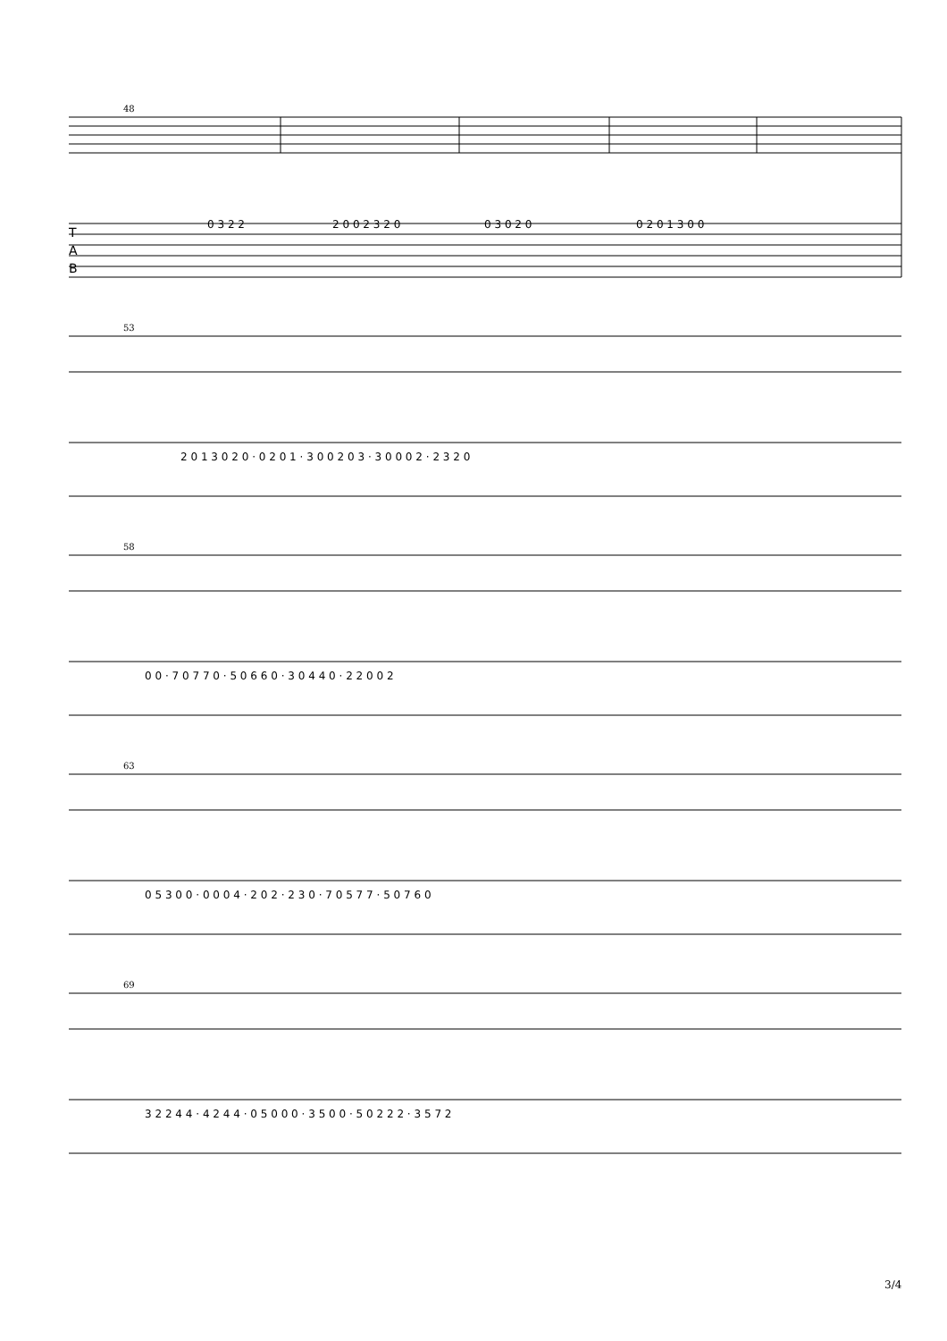48
T
A
B
0 3 2 2
2 0 0 2 3 2 0
0 3 0 2 0
0 2 0 1 3 0 0
53
2 0 1 3 0 2 0 · 0 2 0 1 · 3 0 0 2 0 3 · 3 0 0 0 2 · 2 3 2 0
58
0 0 · 7 0 7 7 0 · 5 0 6 6 0 · 3 0 4 4 0 · 2 2 0 0 2
63
0 5 3 0 0 · 0 0 0 4 · 2 0 2 · 2 3 0 · 7 0 5 7 7 · 5 0 7 6 0
69
3 2 2 4 4 · 4 2 4 4 · 0 5 0 0 0 · 3 5 0 0 · 5 0 2 2 2 · 3 5 7 2
3/4